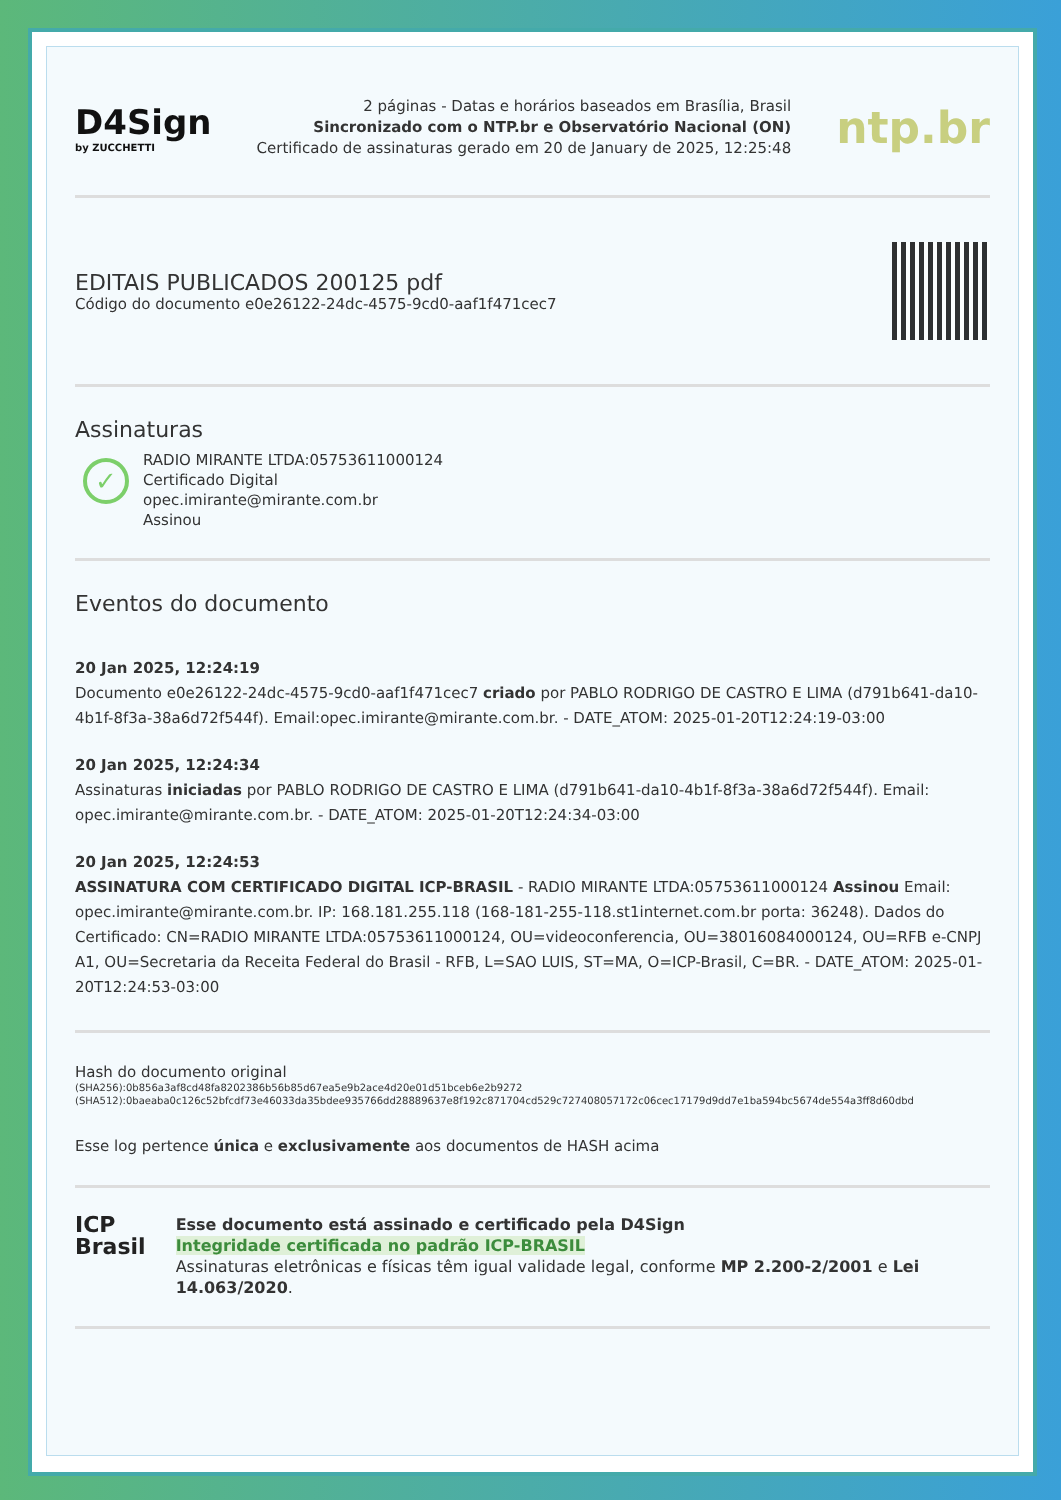D4Sign
by ZUCCHETTI
2 páginas - Datas e horários baseados em Brasília, Brasil
Sincronizado com o NTP.br e Observatório Nacional (ON)
Certificado de assinaturas gerado em 20 de January de 2025, 12:25:48
ntp.br
EDITAIS PUBLICADOS 200125 pdf
Código do documento e0e26122-24dc-4575-9cd0-aaf1f471cec7
Assinaturas
✓
RADIO MIRANTE LTDA:05753611000124
Certificado Digital
opec.imirante@mirante.com.br
Assinou
Eventos do documento
20 Jan 2025, 12:24:19
Documento e0e26122-24dc-4575-9cd0-aaf1f471cec7 criado por PABLO RODRIGO DE CASTRO E LIMA (d791b641-da10-4b1f-8f3a-38a6d72f544f). Email:opec.imirante@mirante.com.br. - DATE_ATOM: 2025-01-20T12:24:19-03:00
20 Jan 2025, 12:24:34
Assinaturas iniciadas por PABLO RODRIGO DE CASTRO E LIMA (d791b641-da10-4b1f-8f3a-38a6d72f544f). Email: opec.imirante@mirante.com.br. - DATE_ATOM: 2025-01-20T12:24:34-03:00
20 Jan 2025, 12:24:53
ASSINATURA COM CERTIFICADO DIGITAL ICP-BRASIL - RADIO MIRANTE LTDA:05753611000124 Assinou Email: opec.imirante@mirante.com.br. IP: 168.181.255.118 (168-181-255-118.st1internet.com.br porta: 36248). Dados do Certificado: CN=RADIO MIRANTE LTDA:05753611000124, OU=videoconferencia, OU=38016084000124, OU=RFB e-CNPJ A1, OU=Secretaria da Receita Federal do Brasil - RFB, L=SAO LUIS, ST=MA, O=ICP-Brasil, C=BR. - DATE_ATOM: 2025-01-20T12:24:53-03:00
Hash do documento original
(SHA256):0b856a3af8cd48fa8202386b56b85d67ea5e9b2ace4d20e01d51bceb6e2b9272
(SHA512):0baeaba0c126c52bfcdf73e46033da35bdee935766dd28889637e8f192c871704cd529c727408057172c06cec17179d9dd7e1ba594bc5674de554a3ff8d60dbd
Esse log pertence única e exclusivamente aos documentos de HASH acima
ICP
Brasil
Esse documento está assinado e certificado pela D4Sign
Integridade certificada no padrão ICP-BRASIL
Assinaturas eletrônicas e físicas têm igual validade legal, conforme MP 2.200-2/2001 e Lei 14.063/2020.